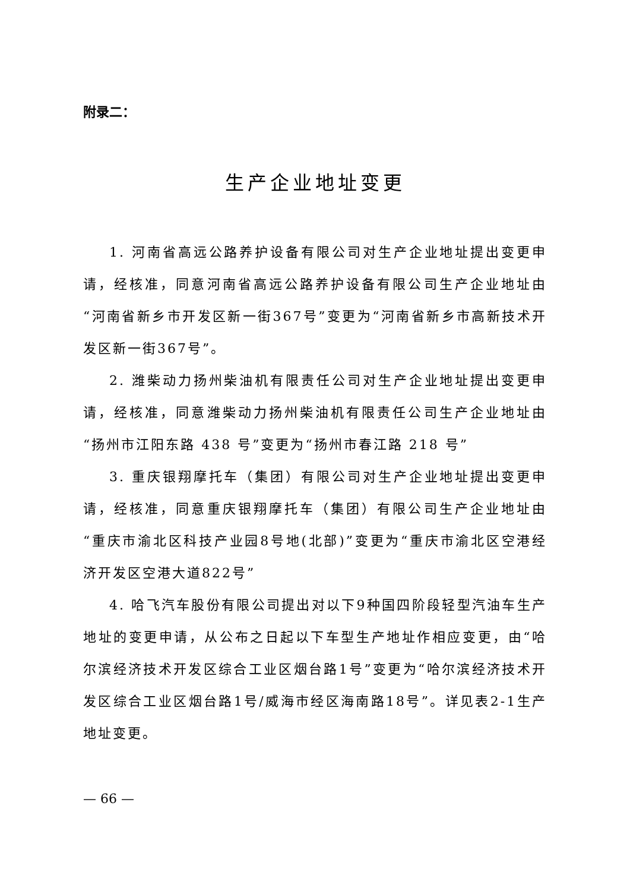附录二：
生产企业地址变更
1. 河南省高远公路养护设备有限公司对生产企业地址提出变更申请，经核准，同意河南省高远公路养护设备有限公司生产企业地址由“河南省新乡市开发区新一街367号”变更为“河南省新乡市高新技术开发区新一街367号”。
2. 潍柴动力扬州柴油机有限责任公司对生产企业地址提出变更申请，经核准，同意潍柴动力扬州柴油机有限责任公司生产企业地址由“扬州市江阳东路 438 号”变更为“扬州市春江路 218 号”
3. 重庆银翔摩托车（集团）有限公司对生产企业地址提出变更申请，经核准，同意重庆银翔摩托车（集团）有限公司生产企业地址由“重庆市渝北区科技产业园8号地(北部)”变更为“重庆市渝北区空港经济开发区空港大道822号”
4. 哈飞汽车股份有限公司提出对以下9种国四阶段轻型汽油车生产地址的变更申请，从公布之日起以下车型生产地址作相应变更，由“哈尔滨经济技术开发区综合工业区烟台路1号”变更为“哈尔滨经济技术开发区综合工业区烟台路1号/威海市经区海南路18号”。详见表2-1生产地址变更。
— 66 —